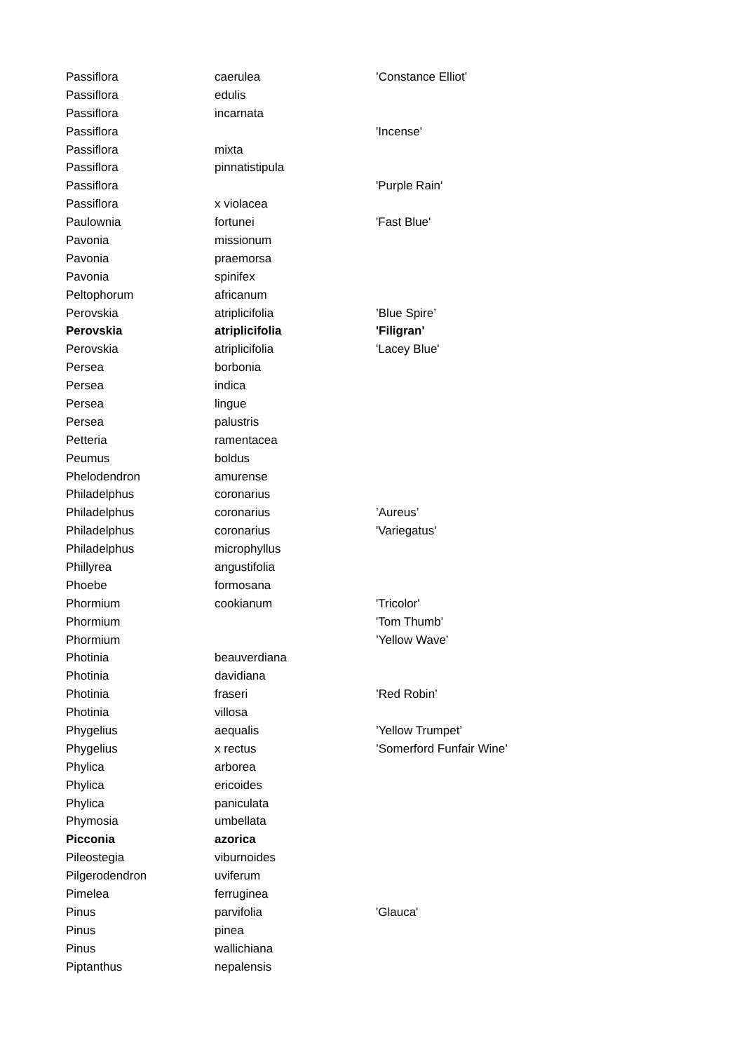| Passiflora | caerulea | ’Constance Elliot’ |
| Passiflora | edulis | |
| Passiflora | incarnata | |
| Passiflora | | 'Incense' |
| Passiflora | mixta | |
| Passiflora | pinnatistipula | |
| Passiflora | | 'Purple Rain' |
| Passiflora | x violacea | |
| Paulownia | fortunei | 'Fast Blue' |
| Pavonia | missionum | |
| Pavonia | praemorsa | |
| Pavonia | spinifex | |
| Peltophorum | africanum | |
| Perovskia | atriplicifolia | ’Blue Spire’ |
| Perovskia | atriplicifolia | 'Filigran' |
| Perovskia | atriplicifolia | 'Lacey Blue' |
| Persea | borbonia | |
| Persea | indica | |
| Persea | lingue | |
| Persea | palustris | |
| Petteria | ramentacea | |
| Peumus | boldus | |
| Phelodendron | amurense | |
| Philadelphus | coronarius | |
| Philadelphus | coronarius | ’Aureus’ |
| Philadelphus | coronarius | 'Variegatus' |
| Philadelphus | microphyllus | |
| Phillyrea | angustifolia | |
| Phoebe | formosana | |
| Phormium | cookianum | 'Tricolor' |
| Phormium | | 'Tom Thumb' |
| Phormium | | ’Yellow Wave’ |
| Photinia | beauverdiana | |
| Photinia | davidiana | |
| Photinia | fraseri | ’Red Robin’ |
| Photinia | villosa | |
| Phygelius | aequalis | ’Yellow Trumpet’ |
| Phygelius | x rectus | ’Somerford Funfair Wine’ |
| Phylica | arborea | |
| Phylica | ericoides | |
| Phylica | paniculata | |
| Phymosia | umbellata | |
| Picconia | azorica | |
| Pileostegia | viburnoides | |
| Pilgerodendron | uviferum | |
| Pimelea | ferruginea | |
| Pinus | parvifolia | 'Glauca' |
| Pinus | pinea | |
| Pinus | wallichiana | |
| Piptanthus | nepalensis | |